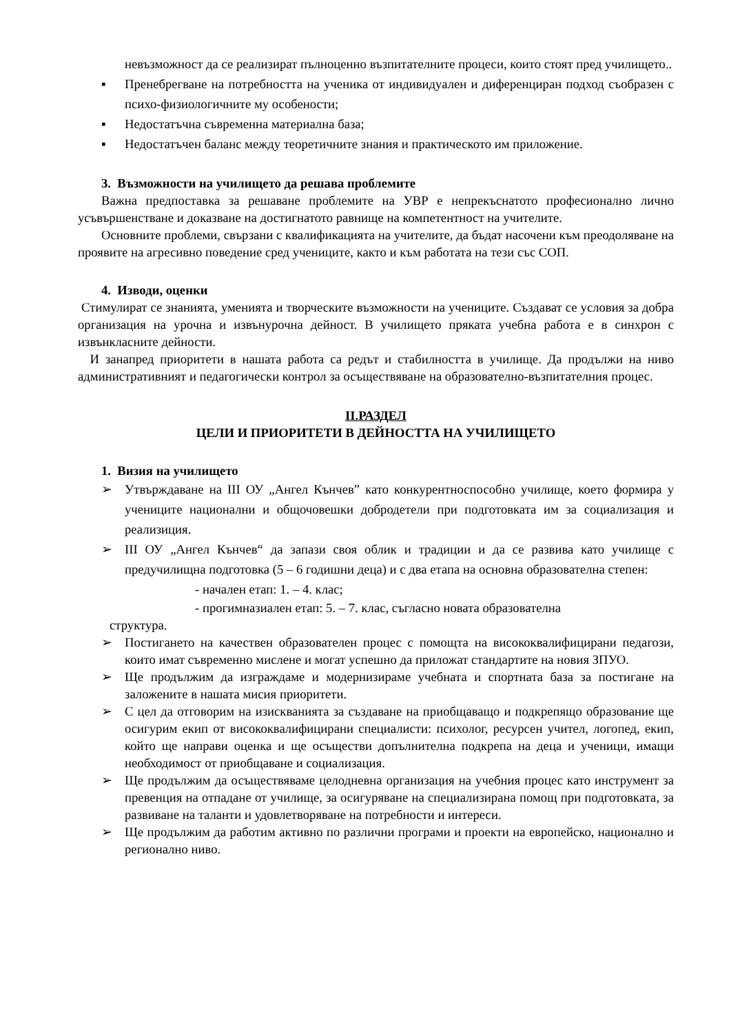невъзможност да се реализират пълноценно възпитателните процеси, които стоят пред училището..
▪ Пренебрегване на потребността на ученика от индивидуален и диференциран подход съобразен с психо-физиологичните му особености;
▪ Недостатъчна съвременна материална база;
▪ Недостатъчен баланс между теоретичните знания и практическото им приложение.
3. Възможности на училището да решава проблемите
Важна предпоставка за решаване проблемите на УВР е непрекъснатото професионално лично усъвършенстване и доказване на достигнатото равнище на компетентност на учителите.
Основните проблеми, свързани с квалификацията на учителите, да бъдат насочени към преодоляване на проявите на агресивно поведение сред учениците, както и към работата на тези със СОП.
4. Изводи, оценки
Стимулират се знанията, уменията и творческите възможности на учениците. Създават се условия за добра организация на урочна и извънурочна дейност. В училището пряката учебна работа е в синхрон с извънкласните дейности.
И занапред приоритети в нашата работа са редът и стабилността в училище. Да продължи на ниво административният и педагогически контрол за осъществяване на образователно-възпитателния процес.
II.РАЗДЕЛ
ЦЕЛИ И ПРИОРИТЕТИ В ДЕЙНОСТТА НА УЧИЛИЩЕТО
1. Визия на училището
➢ Утвърждаване на III ОУ „Ангел Кънчев” като конкурентноспособно училище, което формира у учениците национални и общочовешки добродетели при подготовката им за социализация и реализиция.
➢ III ОУ „Ангел Кънчев“ да запази своя облик и традиции и да се развива като училище с предучилищна подготовка (5 – 6 годишни деца) и с два етапа на основна образователна степен:
- начален етап: 1. – 4. клас;
- прогимназиален етап: 5. – 7. клас, съгласно новата образователна
структура.
➢ Постигането на качествен образователен процес с помощта на висококвалифицирани педагози, които имат съвременно мислене и могат успешно да приложат стандартите на новия ЗПУО.
➢ Ще продължим да изграждаме и модернизираме учебната и спортната база за постигане на заложените в нашата мисия приоритети.
➢ С цел да отговорим на изискванията за създаване на приобщаващо и подкрепящо образование ще осигурим екип от висококвалифицирани специалисти: психолог, ресурсен учител, логопед, екип, който ще направи оценка и ще осъществи допълнителна подкрепа на деца и ученици, имащи необходимост от приобщаване и социализация.
➢ Ще продължим да осъществяваме целодневна организация на учебния процес като инструмент за превенция на отпадане от училище, за осигуряване на специализирана помощ при подготовката, за развиване на таланти и удовлетворяване на потребности и интереси.
➢ Ще продължим да работим активно по различни програми и проекти на европейско, национално и регионално ниво.